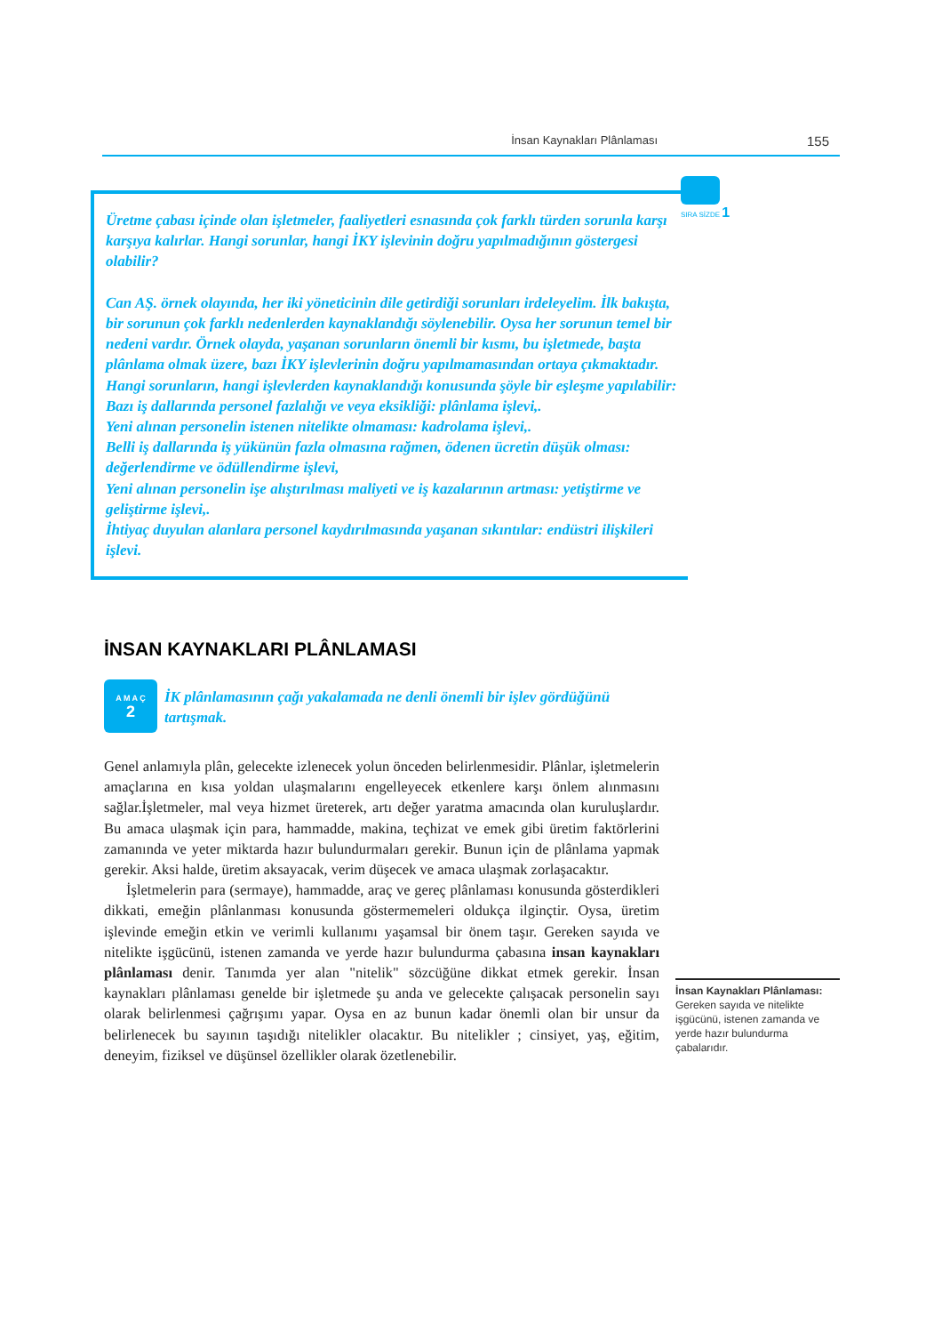İnsan Kaynakları Plânlaması 155
SIRA SİZDE 1
Üretme çabası içinde olan işletmeler, faaliyetleri esnasında çok farklı türden sorunla karşı karşıya kalırlar. Hangi sorunlar, hangi İKY işlevinin doğru yapılmadığının göstergesi olabilir?
Can AŞ. örnek olayında, her iki yöneticinin dile getirdiği sorunları irdeleyelim. İlk bakışta, bir sorunun çok farklı nedenlerden kaynaklandığı söylenebilir. Oysa her sorunun temel bir nedeni vardır. Örnek olayda, yaşanan sorunların önemli bir kısmı, bu işletmede, başta plânlama olmak üzere, bazı İKY işlevlerinin doğru yapılmamasından ortaya çıkmaktadır. Hangi sorunların, hangi işlevlerden kaynaklandığı konusunda şöyle bir eşleşme yapılabilir:
Bazı iş dallarında personel fazlalığı ve veya eksikliği: plânlama işlevi,.
Yeni alınan personelin istenen nitelikte olmaması: kadrolama işlevi,.
Belli iş dallarında iş yükünün fazla olmasına rağmen, ödenen ücretin düşük olması: değerlendirme ve ödüllendirme işlevi,
Yeni alınan personelin işe alıştırılması maliyeti ve iş kazalarının artması: yetiştirme ve geliştirme işlevi,.
İhtiyaç duyulan alanlara personel kaydırılmasında yaşanan sıkıntılar: endüstri ilişkileri işlevi.
İNSAN KAYNAKLARI PLÂNLAMASI
A M A Ç
2
İK plânlamasının çağı yakalamada ne denli önemli bir işlev gördüğünü tartışmak.
Genel anlamıyla plân, gelecekte izlenecek yolun önceden belirlenmesidir. Plânlar, işletmelerin amaçlarına en kısa yoldan ulaşmalarını engelleyecek etkenlere karşı önlem alınmasını sağlar.İşletmeler, mal veya hizmet üreterek, artı değer yaratma amacında olan kuruluşlardır. Bu amaca ulaşmak için para, hammadde, makina, teçhizat ve emek gibi üretim faktörlerini zamanında ve yeter miktarda hazır bulundurmaları gerekir. Bunun için de plânlama yapmak gerekir. Aksi halde, üretim aksayacak, verim düşecek ve amaca ulaşmak zorlaşacaktır.
İşletmelerin para (sermaye), hammadde, araç ve gereç plânlaması konusunda gösterdikleri dikkati, emeğin plânlanması konusunda göstermemeleri oldukça ilginçtir. Oysa, üretim işlevinde emeğin etkin ve verimli kullanımı yaşamsal bir önem taşır. Gereken sayıda ve nitelikte işgücünü, istenen zamanda ve yerde hazır bulundurma çabasına insan kaynakları plânlaması denir. Tanımda yer alan "nitelik" sözcüğüne dikkat etmek gerekir. İnsan kaynakları plânlaması genelde bir işletmede şu anda ve gelecekte çalışacak personelin sayı olarak belirlenmesi çağrışımı yapar. Oysa en az bunun kadar önemli olan bir unsur da belirlenecek bu sayının taşıdığı nitelikler olacaktır. Bu nitelikler ; cinsiyet, yaş, eğitim, deneyim, fiziksel ve düşünsel özellikler olarak özetlenebilir.
İnsan Kaynakları Plânlaması: Gereken sayıda ve nitelikte işgücünü, istenen zamanda ve yerde hazır bulundurma çabalarıdır.